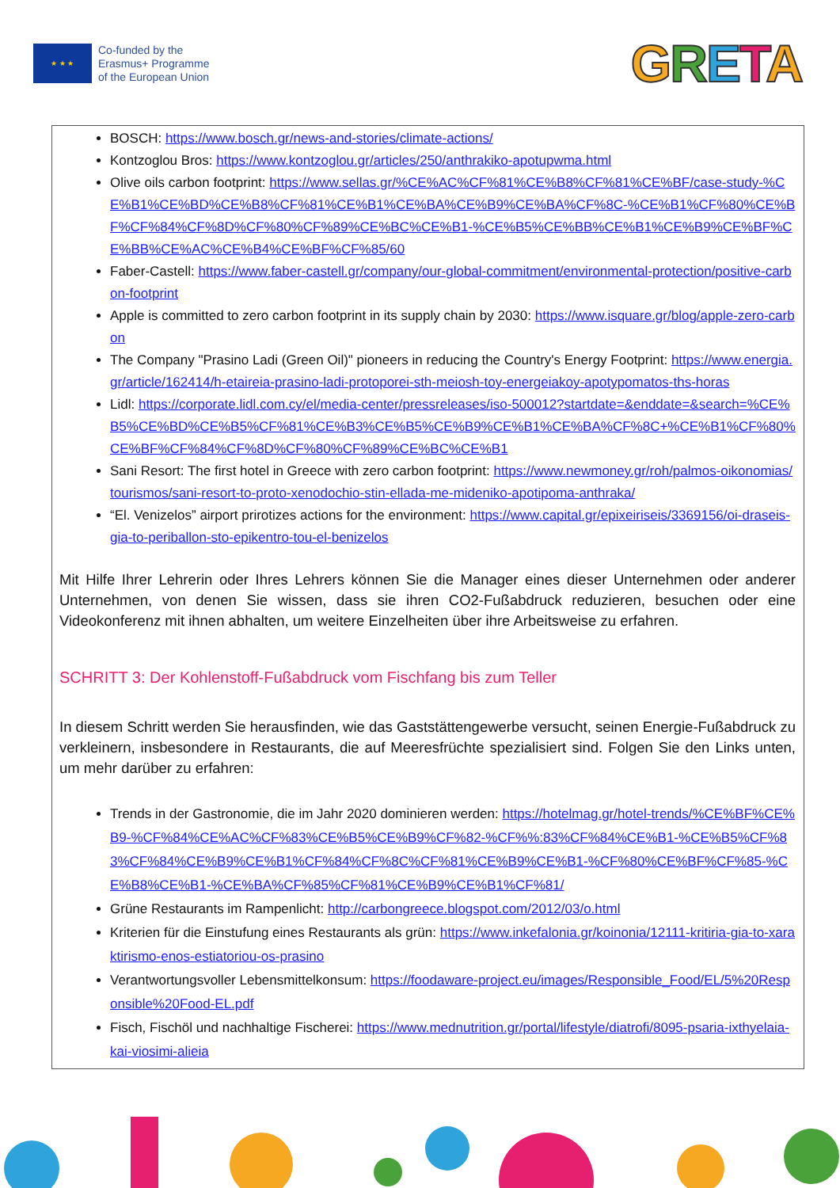★ ★ ★
Co-funded by the
Erasmus+ Programme
of the European Union
GRETA
BOSCH: https://www.bosch.gr/news-and-stories/climate-actions/
Kontzoglou Bros: https://www.kontzoglou.gr/articles/250/anthrakiko-apotupwma.html
Olive oils carbon footprint: https://www.sellas.gr/%CE%AC%CF%81%CE%B8%CF%81%CE%BF/case-study-%CE%B1%CE%BD%CE%B8%CF%81%CE%B1%CE%BA%CE%B9%CE%BA%CF%8C-%CE%B1%CF%80%CE%BF%CF%84%CF%8D%CF%80%CF%89%CE%BC%CE%B1-%CE%B5%CE%BB%CE%B1%CE%B9%CE%BF%CE%BB%CE%AC%CE%B4%CE%BF%CF%85/60
Faber-Castell: https://www.faber-castell.gr/company/our-global-commitment/environmental-protection/positive-carbon-footprint
Apple is committed to zero carbon footprint in its supply chain by 2030: https://www.isquare.gr/blog/apple-zero-carbon
The Company "Prasino Ladi (Green Oil)" pioneers in reducing the Country's Energy Footprint: https://www.energia.gr/article/162414/h-etaireia-prasino-ladi-protoporei-sth-meiosh-toy-energeiakoy-apotypomatos-ths-horas
Lidl: https://corporate.lidl.com.cy/el/media-center/pressreleases/iso-500012?startdate=&enddate=&search=%CE%B5%CE%BD%CE%B5%CF%81%CE%B3%CE%B5%CE%B9%CE%B1%CE%BA%CF%8C+%CE%B1%CF%80%CE%BF%CF%84%CF%8D%CF%80%CF%89%CE%BC%CE%B1
Sani Resort: The first hotel in Greece with zero carbon footprint: https://www.newmoney.gr/roh/palmos-oikonomias/tourismos/sani-resort-to-proto-xenodochio-stin-ellada-me-mideniko-apotipoma-anthraka/
“El. Venizelos” airport prirotizes actions for the environment: https://www.capital.gr/epixeiriseis/3369156/oi-draseis-gia-to-periballon-sto-epikentro-tou-el-benizelos
Mit Hilfe Ihrer Lehrerin oder Ihres Lehrers können Sie die Manager eines dieser Unternehmen oder anderer Unternehmen, von denen Sie wissen, dass sie ihren CO2-Fußabdruck reduzieren, besuchen oder eine Videokonferenz mit ihnen abhalten, um weitere Einzelheiten über ihre Arbeitsweise zu erfahren.
SCHRITT 3: Der Kohlenstoff-Fußabdruck vom Fischfang bis zum Teller
In diesem Schritt werden Sie herausfinden, wie das Gaststättengewerbe versucht, seinen Energie-Fußabdruck zu verkleinern, insbesondere in Restaurants, die auf Meeresfrüchte spezialisiert sind. Folgen Sie den Links unten, um mehr darüber zu erfahren:
Trends in der Gastronomie, die im Jahr 2020 dominieren werden: https://hotelmag.gr/hotel-trends/%CE%BF%CE%B9-%CF%84%CE%AC%CF%83%CE%B5%CE%B9%CF%82-%CF%%:83%CF%84%CE%B1-%CE%B5%CF%83%CF%84%CE%B9%CE%B1%CF%84%CF%8C%CF%81%CE%B9%CE%B1-%CF%80%CE%BF%CF%85-%CE%B8%CE%B1-%CE%BA%CF%85%CF%81%CE%B9%CE%B1%CF%81/
Grüne Restaurants im Rampenlicht: http://carbongreece.blogspot.com/2012/03/o.html
Kriterien für die Einstufung eines Restaurants als grün: https://www.inkefalonia.gr/koinonia/12111-kritiria-gia-to-xaraktirismo-enos-estiatoriou-os-prasino
Verantwortungsvoller Lebensmittelkonsum: https://foodaware-project.eu/images/Responsible_Food/EL/5%20Responsible%20Food-EL.pdf
Fisch, Fischöl und nachhaltige Fischerei: https://www.mednutrition.gr/portal/lifestyle/diatrofi/8095-psaria-ixthyelaia-kai-viosimi-alieia